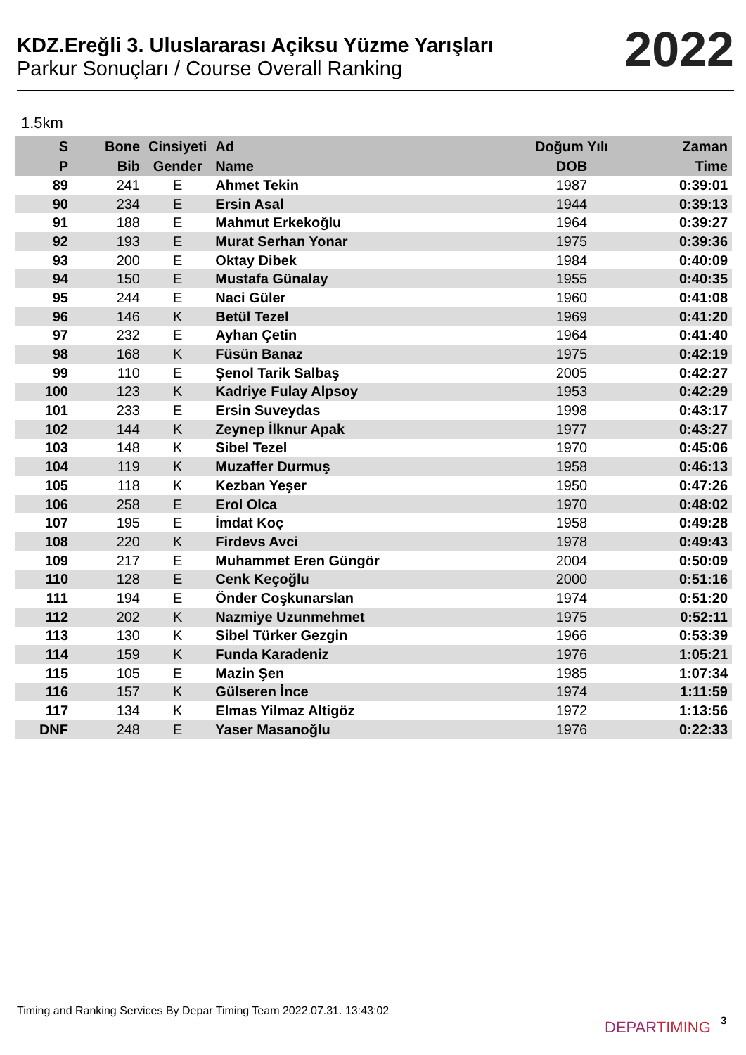KDZ.Ereğli 3. Uluslararası Açiksu Yüzme Yarışları
Parkur Sonuçları / Course Overall Ranking
2022
1.5km
| S | Bone | Cinsiyeti | Ad | Doğum Yılı | Zaman |
| --- | --- | --- | --- | --- | --- |
| P | Bib | Gender | Name | DOB | Time |
| 89 | 241 | E | Ahmet Tekin | 1987 | 0:39:01 |
| 90 | 234 | E | Ersin Asal | 1944 | 0:39:13 |
| 91 | 188 | E | Mahmut Erkekoğlu | 1964 | 0:39:27 |
| 92 | 193 | E | Murat Serhan Yonar | 1975 | 0:39:36 |
| 93 | 200 | E | Oktay Dibek | 1984 | 0:40:09 |
| 94 | 150 | E | Mustafa Günalay | 1955 | 0:40:35 |
| 95 | 244 | E | Naci Güler | 1960 | 0:41:08 |
| 96 | 146 | K | Betül Tezel | 1969 | 0:41:20 |
| 97 | 232 | E | Ayhan Çetin | 1964 | 0:41:40 |
| 98 | 168 | K | Füsün Banaz | 1975 | 0:42:19 |
| 99 | 110 | E | Şenol Tarik Salbaş | 2005 | 0:42:27 |
| 100 | 123 | K | Kadriye Fulay Alpsoy | 1953 | 0:42:29 |
| 101 | 233 | E | Ersin Suveydas | 1998 | 0:43:17 |
| 102 | 144 | K | Zeynep İlknur Apak | 1977 | 0:43:27 |
| 103 | 148 | K | Sibel Tezel | 1970 | 0:45:06 |
| 104 | 119 | K | Muzaffer Durmuş | 1958 | 0:46:13 |
| 105 | 118 | K | Kezban Yeşer | 1950 | 0:47:26 |
| 106 | 258 | E | Erol Olca | 1970 | 0:48:02 |
| 107 | 195 | E | İmdat Koç | 1958 | 0:49:28 |
| 108 | 220 | K | Firdevs Avci | 1978 | 0:49:43 |
| 109 | 217 | E | Muhammet Eren Güngör | 2004 | 0:50:09 |
| 110 | 128 | E | Cenk Keçoğlu | 2000 | 0:51:16 |
| 111 | 194 | E | Önder Coşkunarslan | 1974 | 0:51:20 |
| 112 | 202 | K | Nazmiye Uzunmehmet | 1975 | 0:52:11 |
| 113 | 130 | K | Sibel Türker Gezgin | 1966 | 0:53:39 |
| 114 | 159 | K | Funda Karadeniz | 1976 | 1:05:21 |
| 115 | 105 | E | Mazin Şen | 1985 | 1:07:34 |
| 116 | 157 | K | Gülseren İnce | 1974 | 1:11:59 |
| 117 | 134 | K | Elmas Yilmaz Altigöz | 1972 | 1:13:56 |
| DNF | 248 | E | Yaser Masanoğlu | 1976 | 0:22:33 |
Timing and Ranking Services By Depar Timing Team 2022.07.31. 13:43:02
DEPARTIMING 3